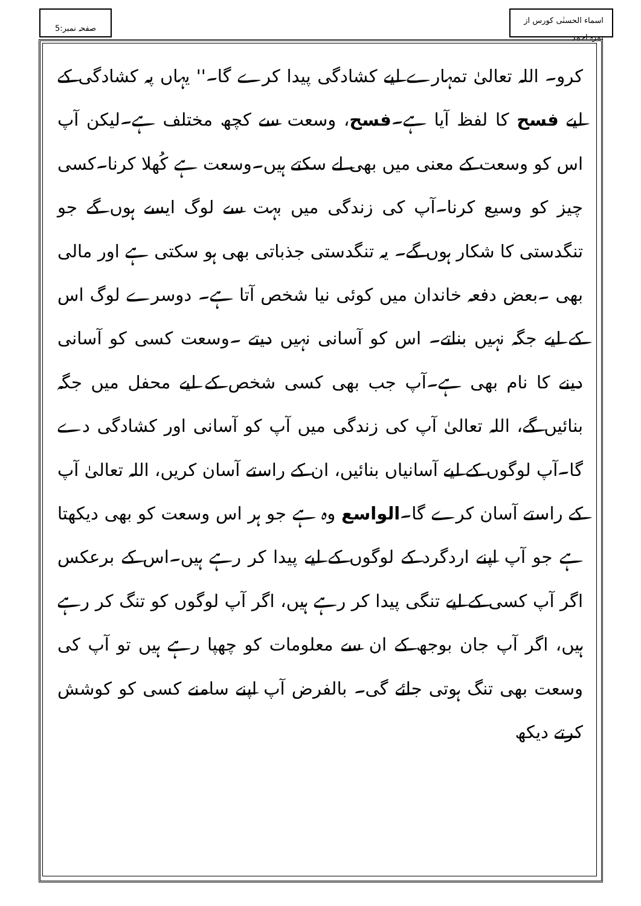صفحہ نمبر:5 اسماء الحسنٰی کورس از نمرہ احمد
کرو۔ اللہ تعالیٰ تمہارے لیے کشادگی پیدا کرے گا۔'' یہاں پہ کشادگی کے لیے فسح کا لفظ آیا ہے۔فسح، وسعت سے کچھ مختلف ہے۔لیکن آپ اس کو وسعت کے معنی میں بھی لے سکتے ہیں۔وسعت ہے کُھلا کرنا۔کسی چیز کو وسیع کرنا۔آپ کی زندگی میں بہت سے لوگ ایسے ہوں گے جو تنگدستی کا شکار ہوں گے۔ یہ تنگدستی جذباتی بھی ہو سکتی ہے اور مالی بھی ۔بعض دفعہ خاندان میں کوئی نیا شخص آتا ہے۔ دوسرے لوگ اس کے لیے جگہ نہیں بناتے۔ اس کو آسانی نہیں دیتے ۔وسعت کسی کو آسانی دینے کا نام بھی ہے۔آپ جب بھی کسی شخص کے لیے محفل میں جگہ بنائیں گے، اللہ تعالیٰ آپ کی زندگی میں آپ کو آسانی اور کشادگی دے گا۔آپ لوگوں کے لیے آسانیاں بنائیں، ان کے راستے آسان کریں، اللہ تعالیٰ آپ کے راستے آسان کرے گا۔الواسع وہ ہے جو ہر اس وسعت کو بھی دیکھتا ہے جو آپ اپنے اردگرد کے لوگوں کے لیے پیدا کر رہے ہیں۔اس کے برعکس اگر آپ کسی کے لیے تنگی پیدا کر رہے ہیں، اگر آپ لوگوں کو تنگ کر رہے ہیں، اگر آپ جان بوجھ کے ان سے معلومات کو چھپا رہے ہیں تو آپ کی وسعت بھی تنگ ہوتی جائے گی۔ بالفرض آپ اپنے سامنے کسی کو کوشش کرتے دیکھ